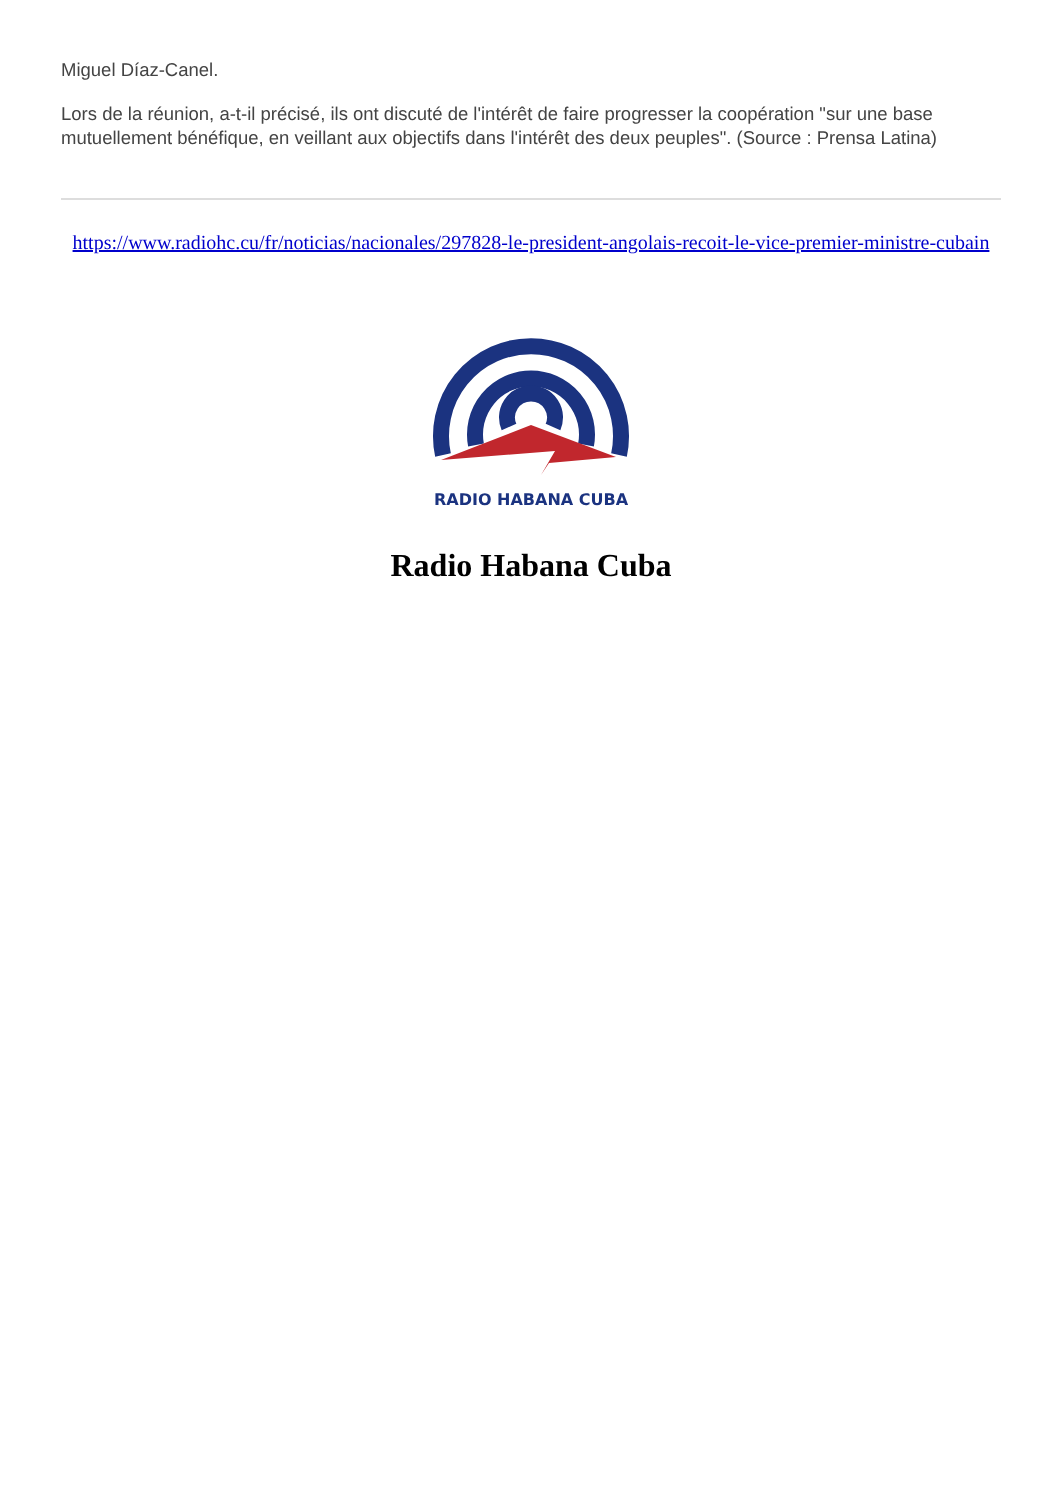Miguel Díaz-Canel.
Lors de la réunion, a-t-il précisé, ils ont discuté de l'intérêt de faire progresser la coopération "sur une base mutuellement bénéfique, en veillant aux objectifs dans l'intérêt des deux peuples". (Source : Prensa Latina)
https://www.radiohc.cu/fr/noticias/nacionales/297828-le-president-angolais-recoit-le-vice-premier-ministre-cubain
RADIO HABANA CUBA
Radio Habana Cuba